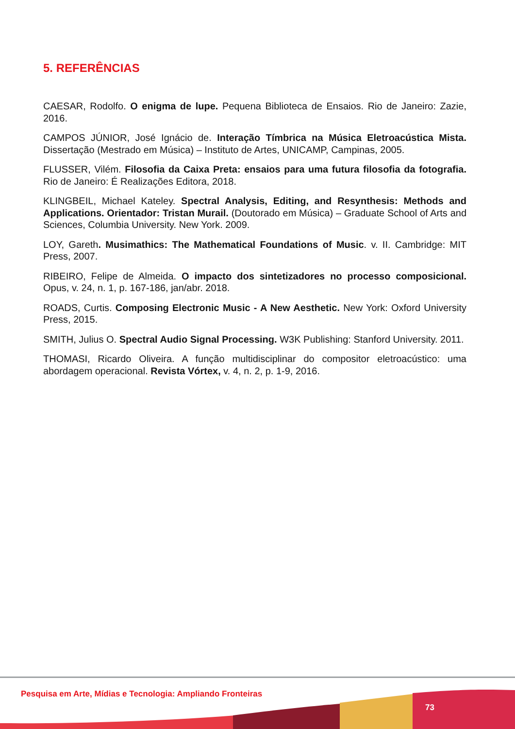5. REFERÊNCIAS
CAESAR, Rodolfo. O enigma de lupe. Pequena Biblioteca de Ensaios. Rio de Janeiro: Zazie, 2016.
CAMPOS JÚNIOR, José Ignácio de. Interação Tímbrica na Música Eletroacústica Mista. Dissertação (Mestrado em Música) – Instituto de Artes, UNICAMP, Campinas, 2005.
FLUSSER, Vilém. Filosofia da Caixa Preta: ensaios para uma futura filosofia da fotografia. Rio de Janeiro: É Realizações Editora, 2018.
KLINGBEIL, Michael Kateley. Spectral Analysis, Editing, and Resynthesis: Methods and Applications. Orientador: Tristan Murail. (Doutorado em Música) – Graduate School of Arts and Sciences, Columbia University. New York. 2009.
LOY, Gareth. Musimathics: The Mathematical Foundations of Music. v. II. Cambridge: MIT Press, 2007.
RIBEIRO, Felipe de Almeida. O impacto dos sintetizadores no processo composicional. Opus, v. 24, n. 1, p. 167-186, jan/abr. 2018.
ROADS, Curtis. Composing Electronic Music - A New Aesthetic. New York: Oxford University Press, 2015.
SMITH, Julius O. Spectral Audio Signal Processing. W3K Publishing: Stanford University. 2011.
THOMASI, Ricardo Oliveira. A função multidisciplinar do compositor eletroacústico: uma abordagem operacional. Revista Vórtex, v. 4, n. 2, p. 1-9, 2016.
Pesquisa em Arte, Mídias e Tecnologia: Ampliando Fronteiras
73